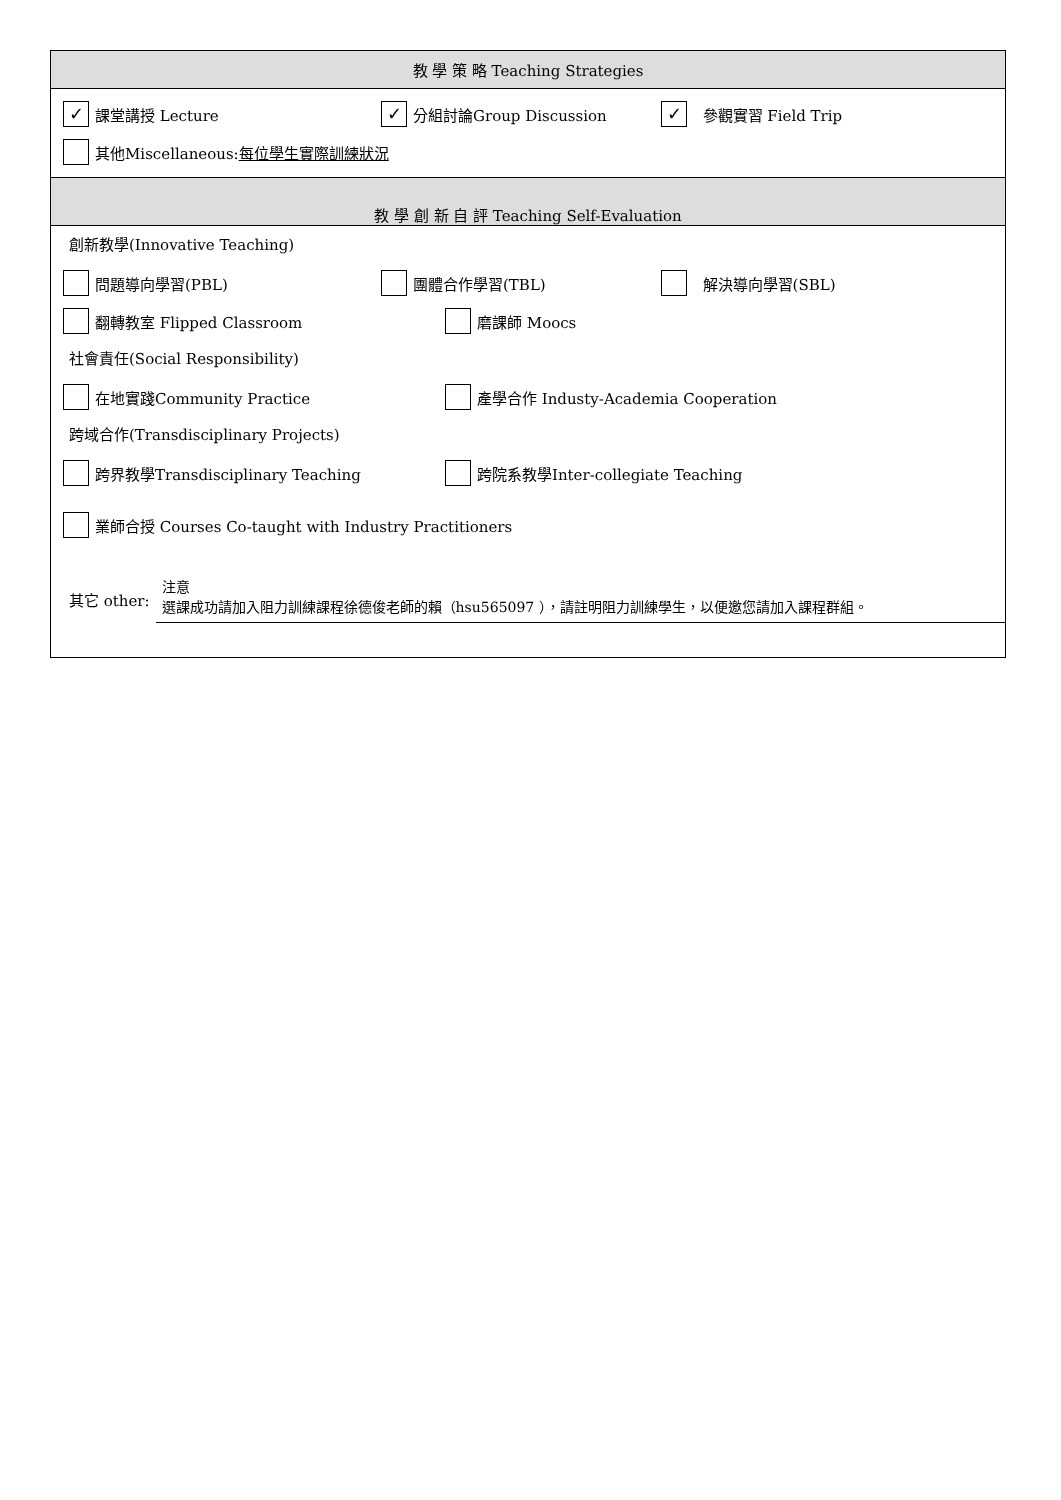教 學 策 略 Teaching Strategies
✓ 課堂講授 Lecture ✓ 分組討論Group Discussion ✓ 參觀實習 Field Trip
其他Miscellaneous: 每位學生實際訓練狀況
教 學 創 新 自 評 Teaching Self-Evaluation
創新教學(Innovative Teaching)
問題導向學習(PBL) 團體合作學習(TBL) 解決導向學習(SBL)
翻轉教室 Flipped Classroom 磨課師 Moocs
社會責任(Social Responsibility)
在地實踐Community Practice 產學合作 Industy-Academia Cooperation
跨域合作(Transdisciplinary Projects)
跨界教學Transdisciplinary Teaching 跨院系教學Inter-collegiate Teaching
業師合授 Courses Co-taught with Industry Practitioners
其它 other: 注意
選課成功請加入阻力訓練課程徐德俊老師的賴（hsu565097 ），請註明阻力訓練學生，以便邀您請加入課程群組。